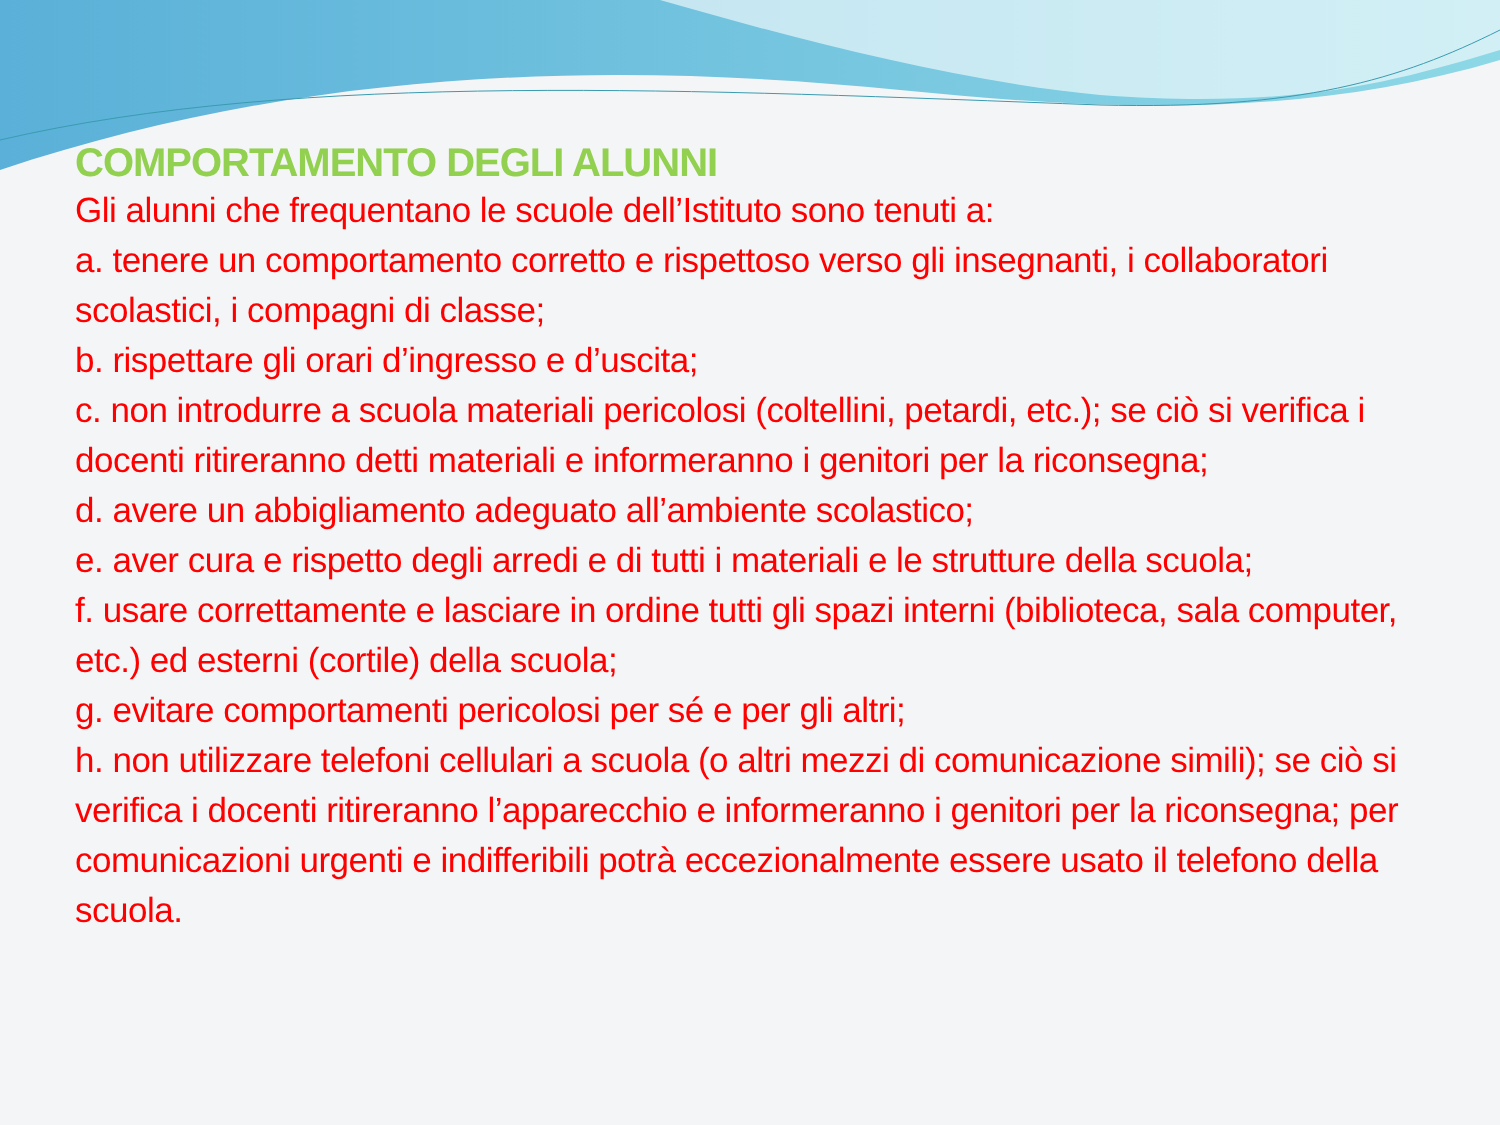COMPORTAMENTO DEGLI ALUNNI
Gli alunni che frequentano le scuole dell’Istituto sono tenuti a:
a. tenere un comportamento corretto e rispettoso verso gli insegnanti, i collaboratori scolastici, i compagni di classe;
b. rispettare gli orari d’ingresso e d’uscita;
c. non introdurre a scuola materiali pericolosi (coltellini, petardi, etc.); se ciò si verifica i docenti ritireranno detti materiali e informeranno i genitori per la riconsegna;
d. avere un abbigliamento adeguato all’ambiente scolastico;
e. aver cura e rispetto degli arredi e di tutti i materiali e le strutture della scuola;
f. usare correttamente e lasciare in ordine tutti gli spazi interni (biblioteca, sala computer, etc.) ed esterni (cortile) della scuola;
g. evitare comportamenti pericolosi per sé e per gli altri;
h. non utilizzare telefoni cellulari a scuola (o altri mezzi di comunicazione simili); se ciò si verifica i docenti ritireranno l’apparecchio e informeranno i genitori per la riconsegna; per comunicazioni urgenti e indifferibili potrà eccezionalmente essere usato il telefono della scuola.